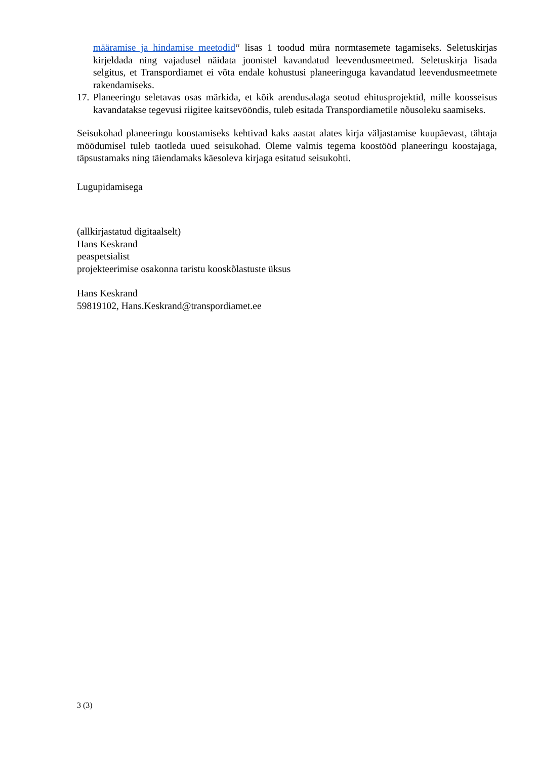määramise ja hindamise meetodid“ lisas 1 toodud müra normtasemete tagamiseks. Seletuskirjas kirjeldada ning vajadusel näidata joonistel kavandatud leevendusmeetmed. Seletuskirja lisada selgitus, et Transpordiamet ei võta endale kohustusi planeeringuga kavandatud leevendusmeetmete rakendamiseks.
17.
Planeeringu seletavas osas märkida, et kõik arendusalaga seotud ehitusprojektid, mille koosseisus kavandatakse tegevusi riigitee kaitsevööndis, tuleb esitada Transpordiametile nõusoleku saamiseks.
Seisukohad planeeringu koostamiseks kehtivad kaks aastat alates kirja väljastamise kuupäevast, tähtaja möödumisel tuleb taotleda uued seisukohad. Oleme valmis tegema koostööd planeeringu koostajaga, täpsustamaks ning täiendamaks käesoleva kirjaga esitatud seisukohti.
Lugupidamisega
(allkirjastatud digitaalselt)
Hans Keskrand
peaspetsialist
projekteerimise osakonna taristu kooskõlastuste üksus
Hans Keskrand
59819102, Hans.Keskrand@transpordiamet.ee
3 (3)